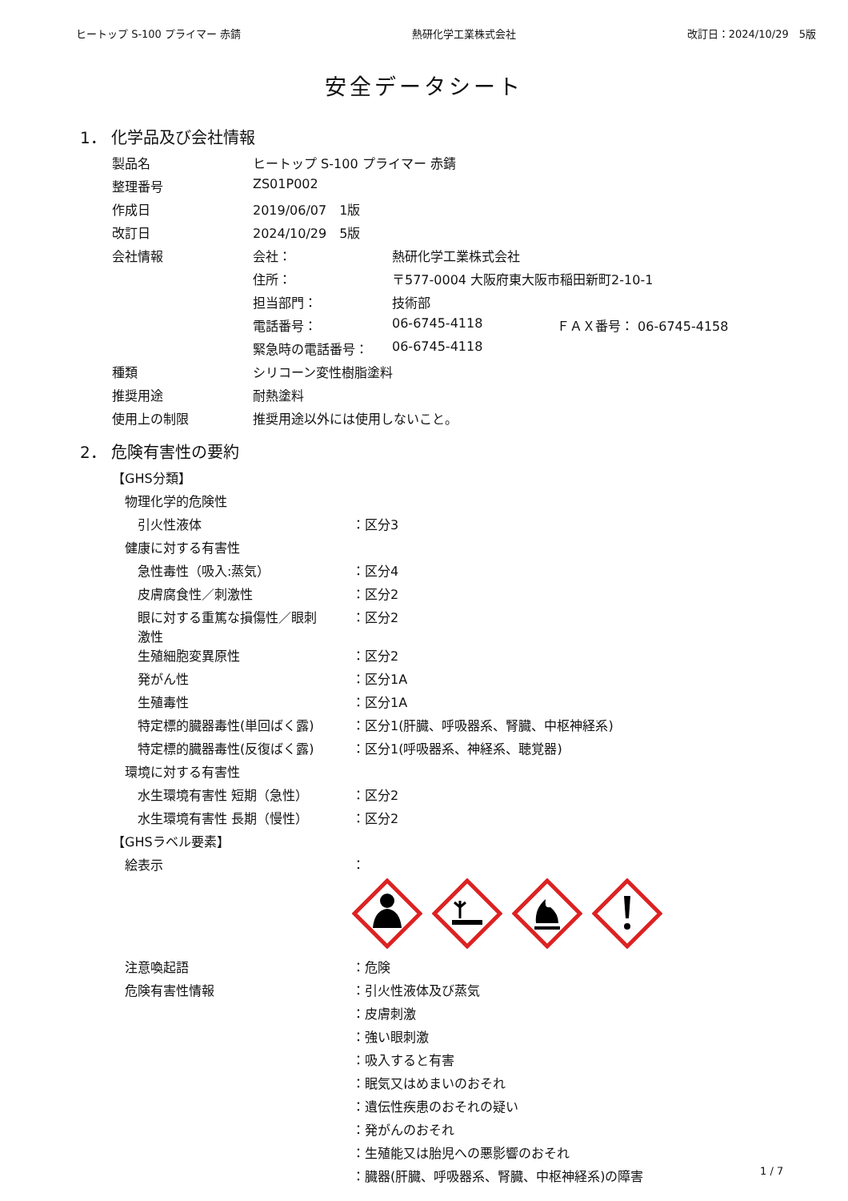ヒートップ S-100 プライマー 赤錆 熱研化学工業株式会社 改訂日：2024/10/29　5版
安全データシート
1． 化学品及び会社情報
| 製品名 | ヒートップ S-100 プライマー 赤錆 | | |
| 整理番号 | ZS01P002 | | |
| 作成日 | 2019/06/07 1版 | | |
| 改訂日 | 2024/10/29 5版 | | |
| 会社情報 | 会社： | 熱研化学工業株式会社 | |
| | 住所： | 〒577-0004 大阪府東大阪市稲田新町2-10-1 | |
| | 担当部門： | 技術部 | |
| | 電話番号： | 06-6745-4118 | ＦＡＸ番号： 06-6745-4158 |
| | 緊急時の電話番号： | 06-6745-4118 | |
| 種類 | シリコーン変性樹脂塗料 | | |
| 推奨用途 | 耐熱塗料 | | |
| 使用上の制限 | 推奨用途以外には使用しないこと。 | | |
2． 危険有害性の要約
| 【GHS分類】 | |
| 物理化学的危険性 | |
| 引火性液体 | ：区分3 |
| 健康に対する有害性 | |
| 急性毒性（吸入:蒸気） | ：区分4 |
| 皮膚腐食性／刺激性 | ：区分2 |
| 眼に対する重篤な損傷性／眼刺 激性 | ：区分2 |
| 生殖細胞変異原性 | ：区分2 |
| 発がん性 | ：区分1A |
| 生殖毒性 | ：区分1A |
| 特定標的臓器毒性(単回ばく露) | ：区分1(肝臓、呼吸器系、腎臓、中枢神経系) |
| 特定標的臓器毒性(反復ばく露) | ：区分1(呼吸器系、神経系、聴覚器) |
| 環境に対する有害性 | |
| 水生環境有害性 短期（急性） | ：区分2 |
| 水生環境有害性 長期（慢性） | ：区分2 |
| 【GHSラベル要素】 | |
| 絵表示 | ： |
| 注意喚起語 | ：危険 |
| 危険有害性情報 | ：引火性液体及び蒸気 |
| | ：皮膚刺激 |
| | ：強い眼刺激 |
| | ：吸入すると有害 |
| | ：眠気又はめまいのおそれ |
| | ：遺伝性疾患のおそれの疑い |
| | ：発がんのおそれ |
| | ：生殖能又は胎児への悪影響のおそれ |
| | ：臓器(肝臓、呼吸器系、腎臓、中枢神経系)の障害 |
1 / 7